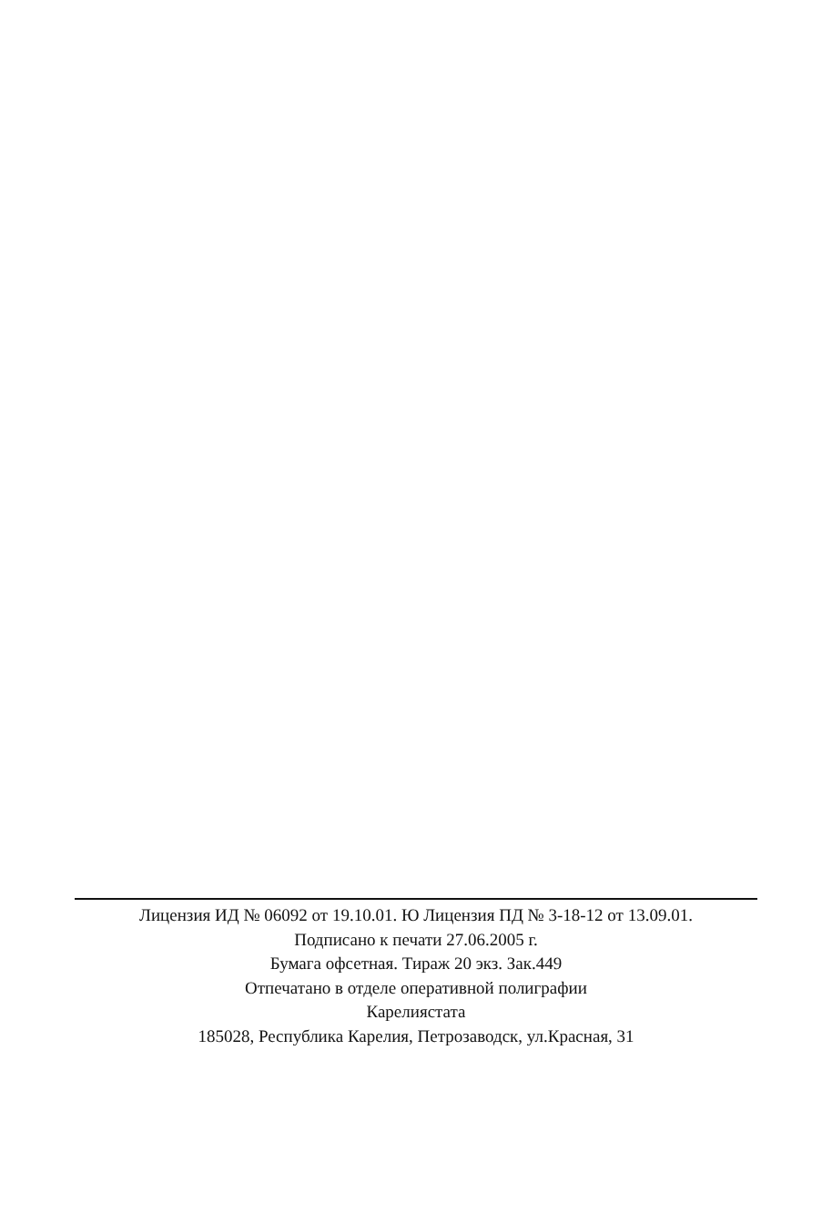Лицензия ИД № 06092 от 19.10.01. Ю Лицензия ПД № 3-18-12 от 13.09.01.
Подписано к печати 27.06.2005 г.
Бумага офсетная. Тираж 20 экз. Зак.449
Отпечатано в отделе оперативной полиграфии
Карелиястата
185028, Республика Карелия, Петрозаводск, ул.Красная, 31